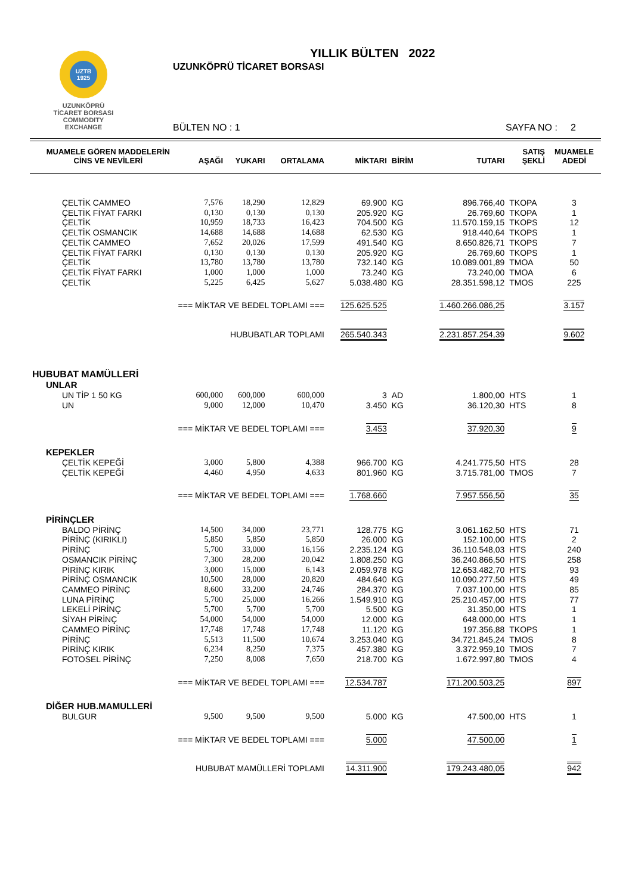UZTB
1925
UZUNKÖPRÜ
TİCARET BORSASI
COMMODITY EXCHANGE
YILLIK BÜLTEN 2022
UZUNKÖPRÜ TİCARET BORSASI
BÜLTEN NO : 1 SAYFA NO : 2
| MUAMELE GÖREN MADDELERİN CİNS VE NEVİLERİ | AŞAĞI | YUKARI | ORTALAMA | MİKTARI | BİRİM | TUTARI | SATIŞ ŞEKLİ | MUAMELE ADEDİ |
| --- | --- | --- | --- | --- | --- | --- | --- | --- |
| ÇELTİK CAMMEO | 7,576 | 18,290 | 12,829 | 69.900 | KG | 896.766,40 | TKOPA | 3 |
| ÇELTİK FİYAT FARKI | 0,130 | 0,130 | 0,130 | 205.920 | KG | 26.769,60 | TKOPA | 1 |
| ÇELTİK | 10,959 | 18,733 | 16,423 | 704.500 | KG | 11.570.159,15 | TKOPS | 12 |
| ÇELTİK OSMANCIK | 14,688 | 14,688 | 14,688 | 62.530 | KG | 918.440,64 | TKOPS | 1 |
| ÇELTİK CAMMEO | 7,652 | 20,026 | 17,599 | 491.540 | KG | 8.650.826,71 | TKOPS | 7 |
| ÇELTİK FİYAT FARKI | 0,130 | 0,130 | 0,130 | 205.920 | KG | 26.769,60 | TKOPS | 1 |
| ÇELTİK | 13,780 | 13,780 | 13,780 | 732.140 | KG | 10.089.001,89 | TMOA | 50 |
| ÇELTİK FİYAT FARKI | 1,000 | 1,000 | 1,000 | 73.240 | KG | 73.240,00 | TMOA | 6 |
| ÇELTİK | 5,225 | 6,425 | 5,627 | 5.038.480 | KG | 28.351.598,12 | TMOS | 225 |
| === MİKTAR VE BEDEL TOPLAMI === | | | | 125.625.525 | | 1.460.266.086,25 | | 3.157 |
| HUBUBATLAR TOPLAMI | | | | 265.540.343 | | 2.231.857.254,39 | | 9.602 |
| HUBUBAT MAMÜLLERİ | | | | | | | | |
| UNLAR | | | | | | | | |
| UN TİP 1 50 KG | 600,000 | 600,000 | 600,000 | 3 | AD | 1.800,00 | HTS | 1 |
| UN | 9,000 | 12,000 | 10,470 | 3.450 | KG | 36.120,30 | HTS | 8 |
| === MİKTAR VE BEDEL TOPLAMI === | | | | 3.453 | | 37.920,30 | | 9 |
| KEPEKLER | | | | | | | | |
| ÇELTİK KEPEĞİ | 3,000 | 5,800 | 4,388 | 966.700 | KG | 4.241.775,50 | HTS | 28 |
| ÇELTİK KEPEĞİ | 4,460 | 4,950 | 4,633 | 801.960 | KG | 3.715.781,00 | TMOS | 7 |
| === MİKTAR VE BEDEL TOPLAMI === | | | | 1.768.660 | | 7.957.556,50 | | 35 |
| PİRİNÇLER | | | | | | | | |
| BALDO PİRİNÇ | 14,500 | 34,000 | 23,771 | 128.775 | KG | 3.061.162,50 | HTS | 71 |
| PİRİNÇ (KIRIKLI) | 5,850 | 5,850 | 5,850 | 26.000 | KG | 152.100,00 | HTS | 2 |
| PİRİNÇ | 5,700 | 33,000 | 16,156 | 2.235.124 | KG | 36.110.548,03 | HTS | 240 |
| OSMANCIK PİRİNÇ | 7,300 | 28,200 | 20,042 | 1.808.250 | KG | 36.240.866,50 | HTS | 258 |
| PİRİNÇ KIRIK | 3,000 | 15,000 | 6,143 | 2.059.978 | KG | 12.653.482,70 | HTS | 93 |
| PİRİNÇ OSMANCIK | 10,500 | 28,000 | 20,820 | 484.640 | KG | 10.090.277,50 | HTS | 49 |
| CAMMEO PİRİNÇ | 8,600 | 33,200 | 24,746 | 284.370 | KG | 7.037.100,00 | HTS | 85 |
| LUNA PİRİNÇ | 5,700 | 25,000 | 16,266 | 1.549.910 | KG | 25.210.457,00 | HTS | 77 |
| LEKELİ PİRİNÇ | 5,700 | 5,700 | 5,700 | 5.500 | KG | 31.350,00 | HTS | 1 |
| SİYAH PİRİNÇ | 54,000 | 54,000 | 54,000 | 12.000 | KG | 648.000,00 | HTS | 1 |
| CAMMEO PİRİNÇ | 17,748 | 17,748 | 17,748 | 11.120 | KG | 197.356,88 | TKOPS | 1 |
| PİRİNÇ | 5,513 | 11,500 | 10,674 | 3.253.040 | KG | 34.721.845,24 | TMOS | 8 |
| PİRİNÇ KIRIK | 6,234 | 8,250 | 7,375 | 457.380 | KG | 3.372.959,10 | TMOS | 7 |
| FOTOSEL PİRİNÇ | 7,250 | 8,008 | 7,650 | 218.700 | KG | 1.672.997,80 | TMOS | 4 |
| === MİKTAR VE BEDEL TOPLAMI === | | | | 12.534.787 | | 171.200.503,25 | | 897 |
| DİĞER HUB.MAMULLERİ | | | | | | | | |
| BULGUR | 9,500 | 9,500 | 9,500 | 5.000 | KG | 47.500,00 | HTS | 1 |
| === MİKTAR VE BEDEL TOPLAMI === | | | | 5.000 | | 47.500,00 | | 1 |
| HUBUBAT MAMÜLLERİ TOPLAMI | | | | 14.311.900 | | 179.243.480,05 | | 942 |